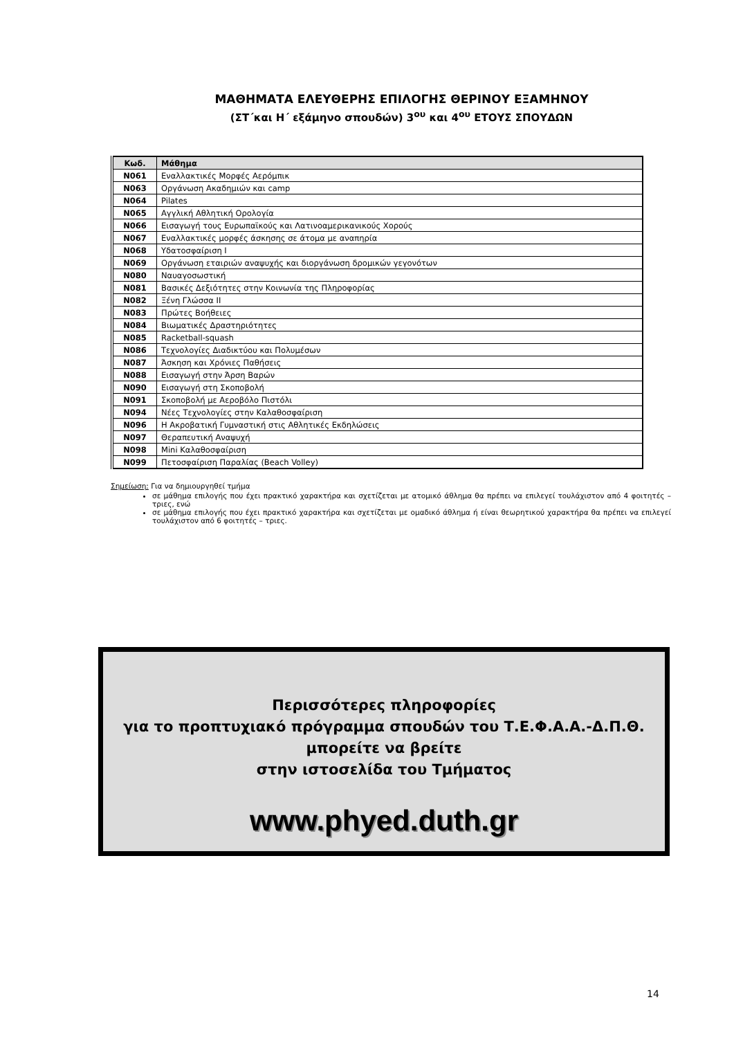ΜΑΘΗΜΑΤΑ ΕΛΕΥΘΕΡΗΣ ΕΠΙΛΟΓΗΣ ΘΕΡΙΝΟΥ ΕΞΑΜΗΝΟΥ
(ΣΤ΄και Η΄ εξάμηνο σπουδών) 3<sup>ου</sup> και 4<sup>ου</sup> ΕΤΟΥΣ ΣΠΟΥΔΩΝ
| Κωδ. | Μάθημα |
| --- | --- |
| N061 | Εναλλακτικές Μορφές Αερόμπικ |
| N063 | Οργάνωση Ακαδημιών και camp |
| N064 | Pilates |
| N065 | Αγγλική Αθλητική Ορολογία |
| N066 | Εισαγωγή τους Ευρωπαϊκούς και Λατινοαμερικανικούς Χορούς |
| N067 | Εναλλακτικές μορφές άσκησης σε άτομα με αναπηρία |
| N068 | Υδατοσφαίριση Ι |
| N069 | Οργάνωση εταιριών αναψυχής και διοργάνωση δρομικών γεγονότων |
| N080 | Ναυαγοσωστική |
| N081 | Βασικές Δεξιότητες στην Κοινωνία της Πληροφορίας |
| N082 | Ξένη Γλώσσα ΙΙ |
| N083 | Πρώτες Βοήθειες |
| N084 | Βιωματικές Δραστηριότητες |
| N085 | Racketball-squash |
| N086 | Τεχνολογίες Διαδικτύου και Πολυμέσων |
| N087 | Άσκηση και Χρόνιες Παθήσεις |
| N088 | Εισαγωγή στην Άρση Βαρών |
| N090 | Εισαγωγή στη Σκοποβολή |
| N091 | Σκοποβολή με Αεροβόλο Πιστόλι |
| N094 | Νέες Τεχνολογίες στην Καλαθοσφαίριση |
| N096 | Η Ακροβατική Γυμναστική στις Αθλητικές Εκδηλώσεις |
| N097 | Θεραπευτική Αναψυχή |
| N098 | Mini Καλαθοσφαίριση |
| N099 | Πετοσφαίριση Παραλίας (Beach Volley) |
Σημείωση: Για να δημιουργηθεί τμήμα
σε μάθημα επιλογής που έχει πρακτικό χαρακτήρα και σχετίζεται με ατομικό άθλημα θα πρέπει να επιλεγεί τουλάχιστον από 4 φοιτητές – τριες, ενώ
σε μάθημα επιλογής που έχει πρακτικό χαρακτήρα και σχετίζεται με ομαδικό άθλημα ή είναι θεωρητικού χαρακτήρα θα πρέπει να επιλεγεί τουλάχιστον από 6 φοιτητές – τριες.
Περισσότερες πληροφορίες
για το προπτυχιακό πρόγραμμα σπουδών του Τ.Ε.Φ.Α.Α.-Δ.Π.Θ.
μπορείτε να βρείτε
στην ιστοσελίδα του Τμήματος
www.phyed.duth.gr
14